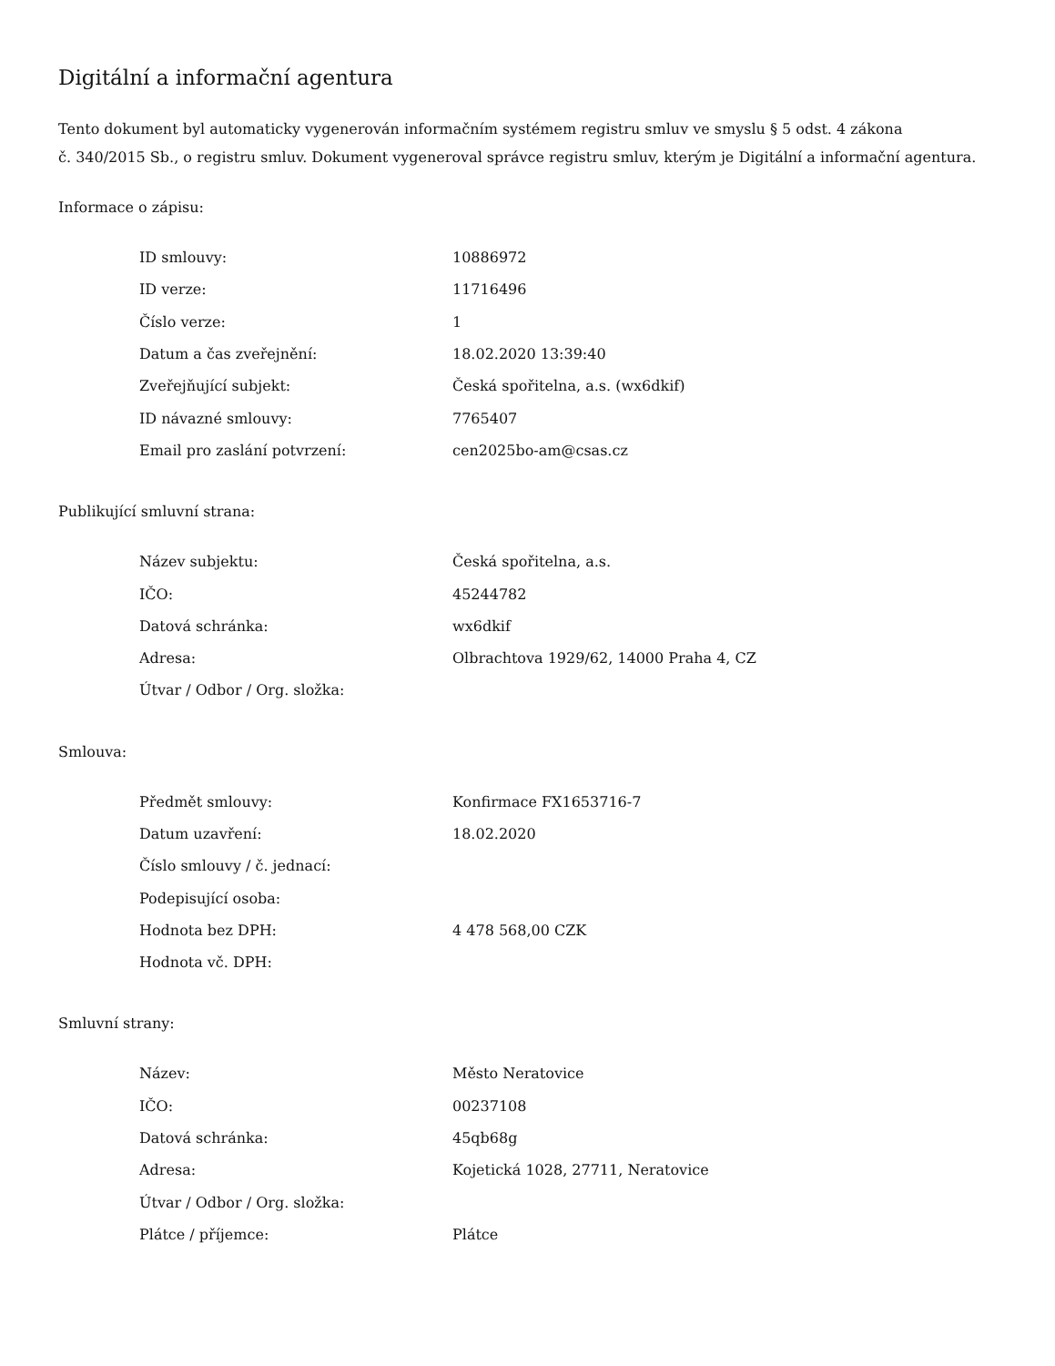Digitální a informační agentura
Tento dokument byl automaticky vygenerován informačním systémem registru smluv ve smyslu § 5 odst. 4 zákona
č. 340/2015 Sb., o registru smluv. Dokument vygeneroval správce registru smluv, kterým je Digitální a informační agentura.
Informace o zápisu:
| ID smlouvy: | 10886972 |
| ID verze: | 11716496 |
| Číslo verze: | 1 |
| Datum a čas zveřejnění: | 18.02.2020 13:39:40 |
| Zveřejňující subjekt: | Česká spořitelna, a.s. (wx6dkif) |
| ID návazné smlouvy: | 7765407 |
| Email pro zaslání potvrzení: | cen2025bo-am@csas.cz |
Publikující smluvní strana:
| Název subjektu: | Česká spořitelna, a.s. |
| IČO: | 45244782 |
| Datová schránka: | wx6dkif |
| Adresa: | Olbrachtova 1929/62, 14000 Praha 4, CZ |
| Útvar / Odbor / Org. složka: | |
Smlouva:
| Předmět smlouvy: | Konfirmace FX1653716-7 |
| Datum uzavření: | 18.02.2020 |
| Číslo smlouvy / č. jednací: | |
| Podepisující osoba: | |
| Hodnota bez DPH: | 4 478 568,00 CZK |
| Hodnota vč. DPH: | |
Smluvní strany:
| Název: | Město Neratovice |
| IČO: | 00237108 |
| Datová schránka: | 45qb68g |
| Adresa: | Kojetická 1028, 27711, Neratovice |
| Útvar / Odbor / Org. složka: | |
| Plátce / příjemce: | Plátce |